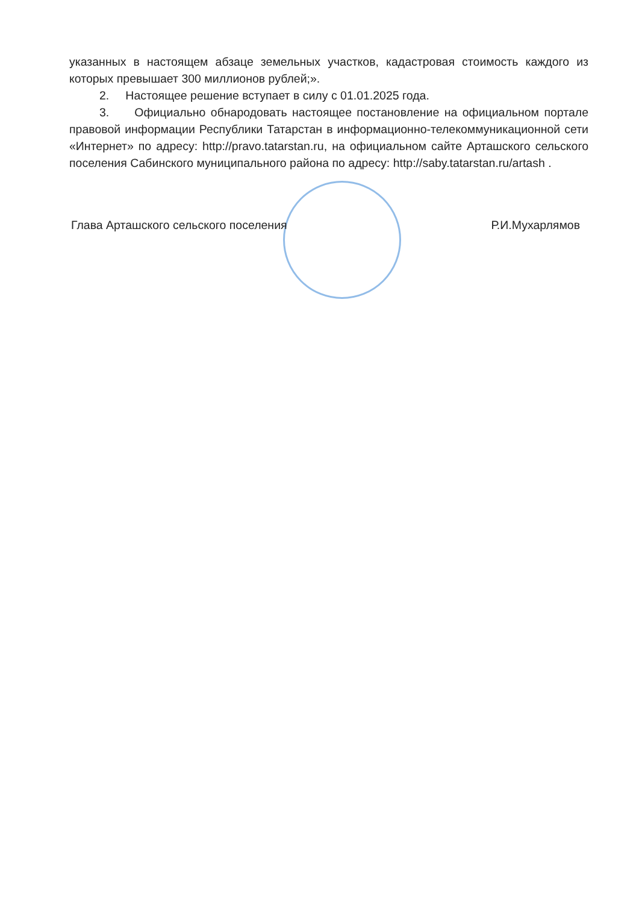указанных в настоящем абзаце земельных участков, кадастровая стоимость каждого из которых превышает 300 миллионов рублей;».
2. Настоящее решение вступает в силу с 01.01.2025 года.
3. Официально обнародовать настоящее постановление на официальном портале правовой информации Республики Татарстан в информационно-телекоммуникационной сети «Интернет» по адресу: http://pravo.tatarstan.ru, на официальном сайте Арташского сельского поселения Сабинского муниципального района по адресу: http://saby.tatarstan.ru/artash .
Глава Арташского сельского поселения Р.И.Мухарлямов